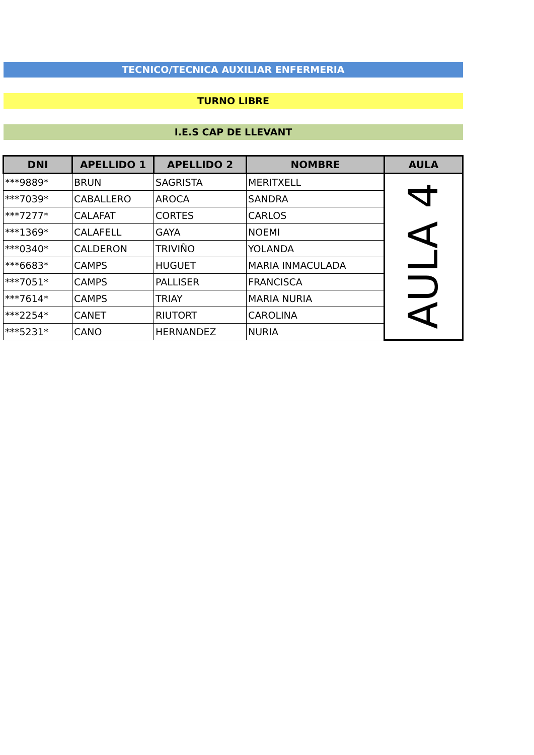TECNICO/TECNICA AUXILIAR ENFERMERIA
TURNO LIBRE
I.E.S CAP DE LLEVANT
| DNI | APELLIDO 1 | APELLIDO 2 | NOMBRE | AULA |
| --- | --- | --- | --- | --- |
| ***9889* | BRUN | SAGRISTA | MERITXELL | AULA 4 |
| ***7039* | CABALLERO | AROCA | SANDRA | |
| ***7277* | CALAFAT | CORTES | CARLOS | |
| ***1369* | CALAFELL | GAYA | NOEMI | |
| ***0340* | CALDERON | TRIVIÑO | YOLANDA | |
| ***6683* | CAMPS | HUGUET | MARIA INMACULADA | |
| ***7051* | CAMPS | PALLISER | FRANCISCA | |
| ***7614* | CAMPS | TRIAY | MARIA NURIA | |
| ***2254* | CANET | RIUTORT | CAROLINA | |
| ***5231* | CANO | HERNANDEZ | NURIA | |